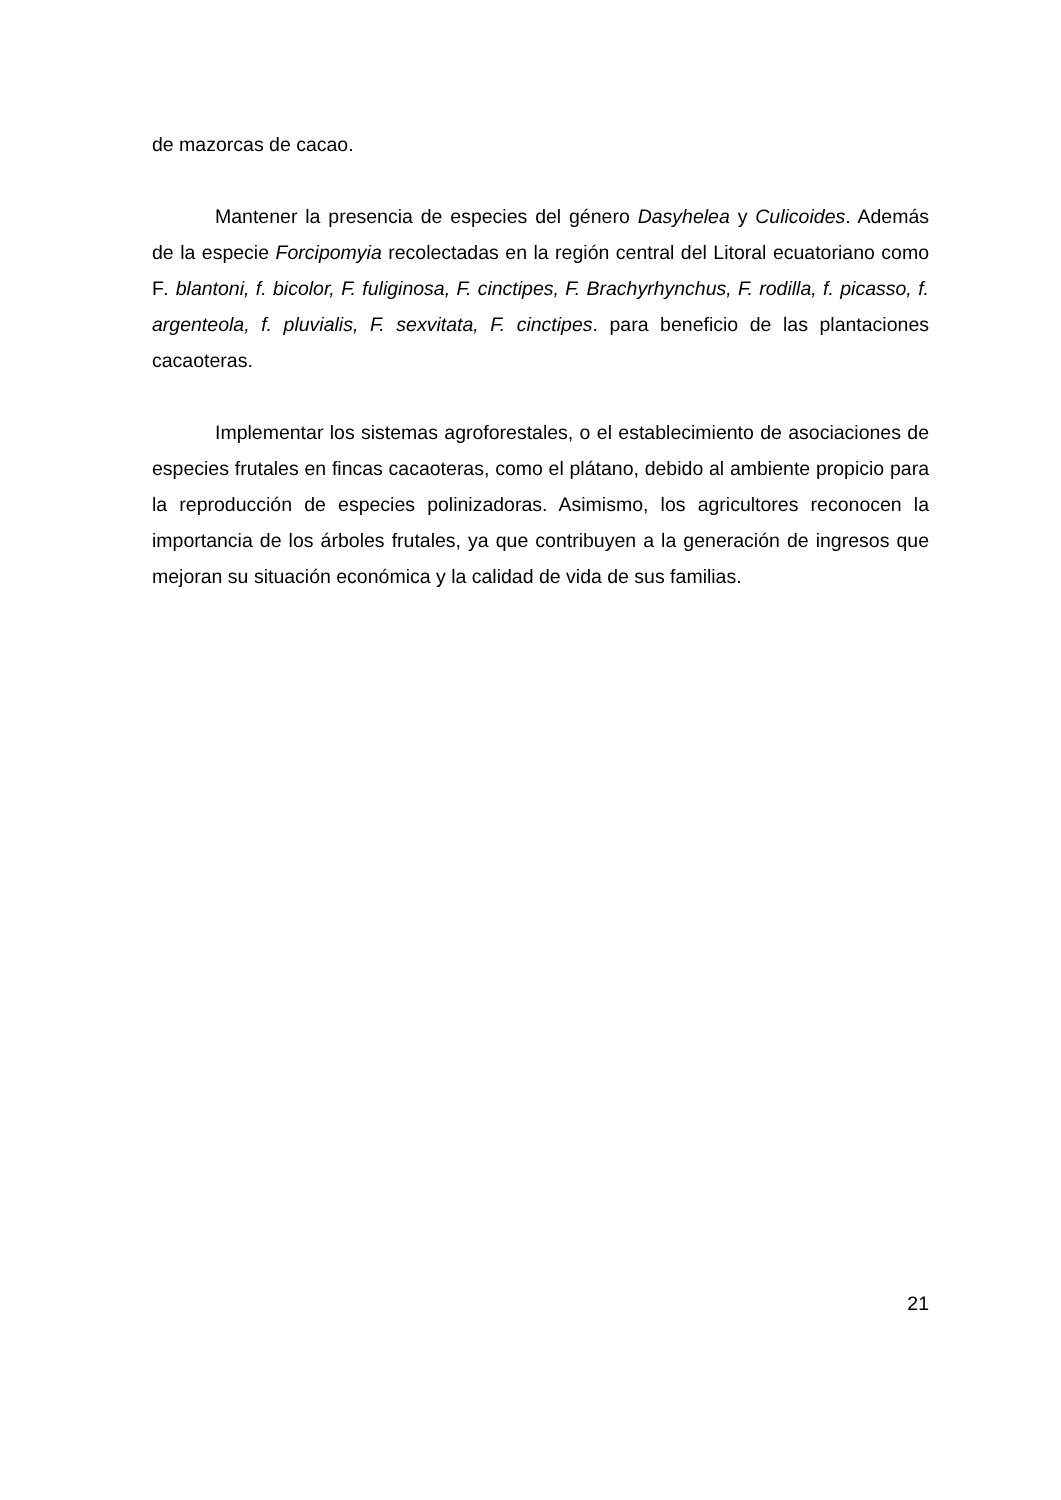de mazorcas de cacao.
Mantener la presencia de especies del género Dasyhelea y Culicoides. Además de la especie Forcipomyia recolectadas en la región central del Litoral ecuatoriano como F. blantoni, f. bicolor, F. fuliginosa, F. cinctipes, F. Brachyrhynchus, F. rodilla, f. picasso, f. argenteola, f. pluvialis, F. sexvitata, F. cinctipes. para beneficio de las plantaciones cacaoteras.
Implementar los sistemas agroforestales, o el establecimiento de asociaciones de especies frutales en fincas cacaoteras, como el plátano, debido al ambiente propicio para la reproducción de especies polinizadoras. Asimismo, los agricultores reconocen la importancia de los árboles frutales, ya que contribuyen a la generación de ingresos que mejoran su situación económica y la calidad de vida de sus familias.
21